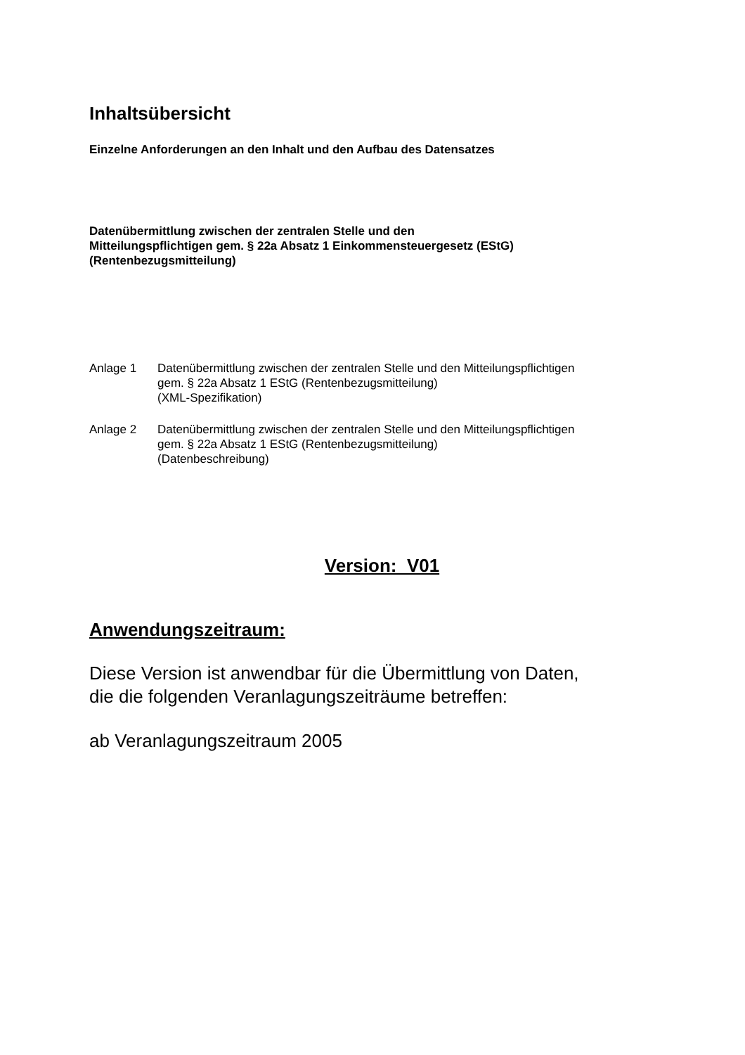Inhaltsübersicht
Einzelne Anforderungen an den Inhalt und den Aufbau des Datensatzes
Datenübermittlung zwischen der zentralen Stelle und den
Mitteilungspflichtigen gem. § 22a Absatz 1 Einkommensteuergesetz (EStG)
(Rentenbezugsmitteilung)
Anlage 1 Datenübermittlung zwischen der zentralen Stelle und den Mitteilungspflichtigen
gem. § 22a Absatz 1 EStG (Rentenbezugsmitteilung)
(XML-Spezifikation)
Anlage 2 Datenübermittlung zwischen der zentralen Stelle und den Mitteilungspflichtigen
gem. § 22a Absatz 1 EStG (Rentenbezugsmitteilung)
(Datenbeschreibung)
Version: V01
Anwendungszeitraum:
Diese Version ist anwendbar für die Übermittlung von Daten,
die die folgenden Veranlagungszeiträume betreffen:
ab Veranlagungszeitraum 2005